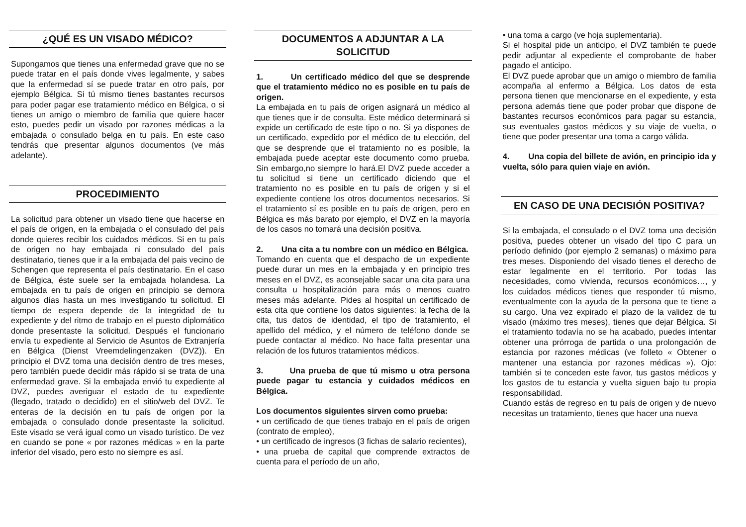¿QUÉ ES UN VISADO MÉDICO?
Supongamos que tienes una enfermedad grave que no se puede tratar en el país donde vives legalmente, y sabes que la enfermedad sí se puede tratar en otro país, por ejemplo Bélgica. Si tú mismo tienes bastantes recursos para poder pagar ese tratamiento médico en Bélgica, o si tienes un amigo o miembro de familia que quiere hacer esto, puedes pedir un visado por razones médicas a la embajada o consulado belga en tu país. En este caso tendrás que presentar algunos documentos (ve más adelante).
PROCEDIMIENTO
La solicitud para obtener un visado tiene que hacerse en el país de origen, en la embajada o el consulado del país donde quieres recibir los cuidados médicos. Si en tu país de origen no hay embajada ni consulado del país destinatario, tienes que ir a la embajada del pais vecino de Schengen que representa el país destinatario. En el caso de Bélgica, éste suele ser la embajada holandesa. La embajada en tu país de origen en principio se demora algunos días hasta un mes investigando tu solicitud. El tiempo de espera depende de la integridad de tu expediente y del ritmo de trabajo en el puesto diplomático donde presentaste la solicitud. Después el funcionario envía tu expediente al Servicio de Asuntos de Extranjería en Bélgica (Dienst Vreemdelingenzaken (DVZ)). En principio el DVZ toma una decisión dentro de tres meses, pero también puede decidir más rápido si se trata de una enfermedad grave. Si la embajada envió tu expediente al DVZ, puedes averiguar el estado de tu expediente (llegado, tratado o decidido) en el sitio/web del DVZ. Te enteras de la decisión en tu país de origen por la embajada o consulado donde presentaste la solicitud. Este visado se verá igual como un visado turístico. De vez en cuando se pone « por razones médicas » en la parte inferior del visado, pero esto no siempre es así.
DOCUMENTOS A ADJUNTAR A LA SOLICITUD
1. Un certificado médico del que se desprende que el tratamiento médico no es posible en tu país de origen.
La embajada en tu país de origen asignará un médico al que tienes que ir de consulta. Este médico determinará si expide un certificado de este tipo o no. Si ya dispones de un certificado, expedido por el médico de tu elección, del que se desprende que el tratamiento no es posible, la embajada puede aceptar este documento como prueba. Sin embargo,no siempre lo hará.El DVZ puede acceder a tu solicitud si tiene un certificado diciendo que el tratamiento no es posible en tu país de origen y si el expediente contiene los otros documentos necesarios. Si el tratamiento sí es posible en tu país de origen, pero en Bélgica es más barato por ejemplo, el DVZ en la mayoría de los casos no tomará una decisión positiva.
2. Una cita a tu nombre con un médico en Bélgica.
Tomando en cuenta que el despacho de un expediente puede durar un mes en la embajada y en principio tres meses en el DVZ, es aconsejable sacar una cita para una consulta u hospitalización para más o menos cuatro meses más adelante. Pides al hospital un certificado de esta cita que contiene los datos siguientes: la fecha de la cita, tus datos de identidad, el tipo de tratamiento, el apellido del médico, y el número de teléfono donde se puede contactar al médico. No hace falta presentar una relación de los futuros tratamientos médicos.
3. Una prueba de que tú mismo u otra persona puede pagar tu estancia y cuidados médicos en Bélgica.
Los documentos siguientes sirven como prueba:
• un certificado de que tienes trabajo en el país de origen (contrato de empleo),
• un certificado de ingresos (3 fichas de salario recientes),
• una prueba de capital que comprende extractos de cuenta para el período de un año,
• una toma a cargo (ve hoja suplementaria).
Si el hospital pide un anticipo, el DVZ también te puede pedir adjuntar al expediente el comprobante de haber pagado el anticipo.
El DVZ puede aprobar que un amigo o miembro de familia acompaña al enfermo a Bélgica. Los datos de esta persona tienen que mencionarse en el expediente, y esta persona además tiene que poder probar que dispone de bastantes recursos económicos para pagar su estancia, sus eventuales gastos médicos y su viaje de vuelta, o tiene que poder presentar una toma a cargo válida.
4. Una copia del billete de avión, en principio ida y vuelta, sólo para quien viaje en avión.
EN CASO DE UNA DECISIÓN POSITIVA?
Si la embajada, el consulado o el DVZ toma una decisión positiva, puedes obtener un visado del tipo C para un período definido (por ejemplo 2 semanas) o máximo para tres meses. Disponiendo del visado tienes el derecho de estar legalmente en el territorio. Por todas las necesidades, como vivienda, recursos económicos…, y los cuidados médicos tienes que responder tú mismo, eventualmente con la ayuda de la persona que te tiene a su cargo. Una vez expirado el plazo de la validez de tu visado (máximo tres meses), tienes que dejar Bélgica. Si el tratamiento todavía no se ha acabado, puedes intentar obtener una prórroga de partida o una prolongación de estancia por razones médicas (ve folleto « Obtener o mantener una estancia por razones médicas »). Ojo: también si te conceden este favor, tus gastos médicos y los gastos de tu estancia y vuelta siguen bajo tu propia responsabilidad.
Cuando estás de regreso en tu país de origen y de nuevo necesitas un tratamiento, tienes que hacer una nueva